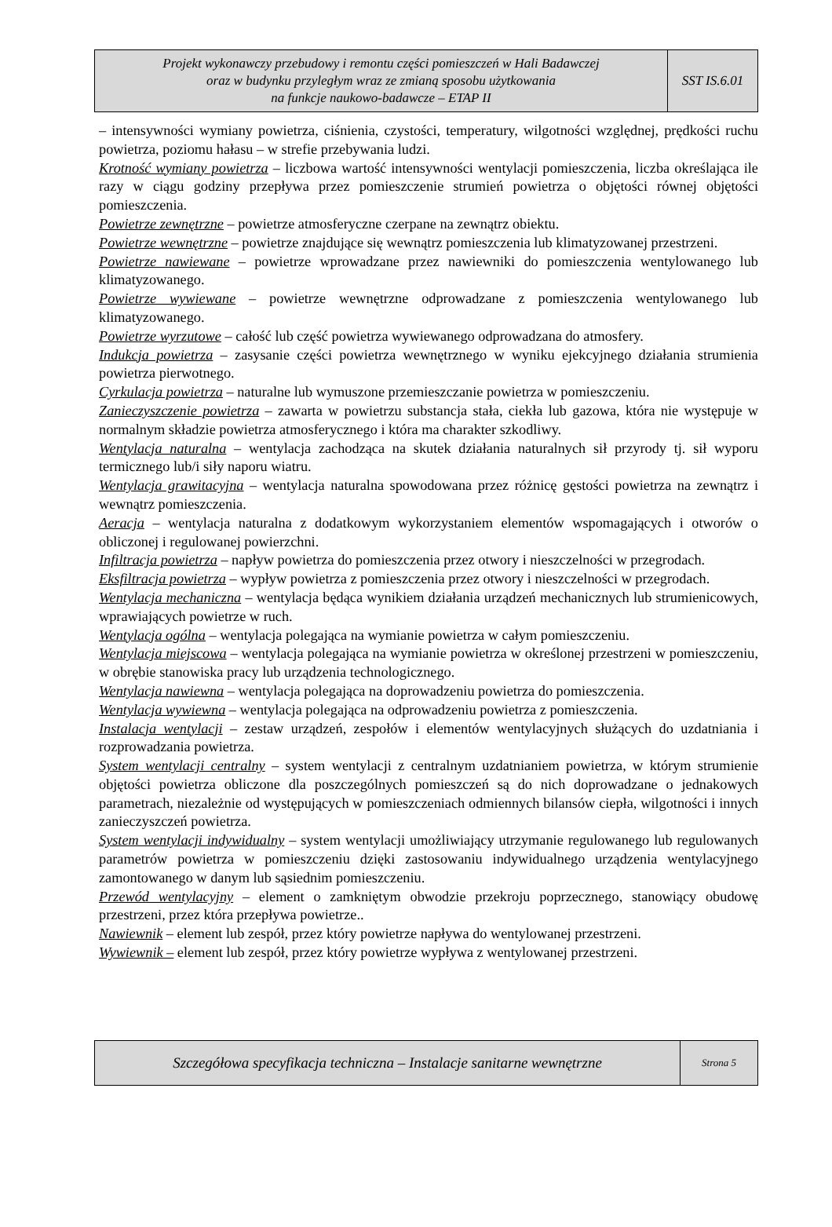| Projekt wykonawczy przebudowy i remontu części pomieszczeń w Hali Badawczej oraz w budynku przyległym wraz ze zmianą sposobu użytkowania na funkcje naukowo-badawcze – ETAP II | SST IS.6.01 |
– intensywności wymiany powietrza, ciśnienia, czystości, temperatury, wilgotności względnej, prędkości ruchu powietrza, poziomu hałasu – w strefie przebywania ludzi.
Krotność wymiany powietrza – liczbowa wartość intensywności wentylacji pomieszczenia, liczba określająca ile razy w ciągu godziny przepływa przez pomieszczenie strumień powietrza o objętości równej objętości pomieszczenia.
Powietrze zewnętrzne – powietrze atmosferyczne czerpane na zewnątrz obiektu.
Powietrze wewnętrzne – powietrze znajdujące się wewnątrz pomieszczenia lub klimatyzowanej przestrzeni.
Powietrze nawiewane – powietrze wprowadzane przez nawiewniki do pomieszczenia wentylowanego lub klimatyzowanego.
Powietrze wywiewane – powietrze wewnętrzne odprowadzane z pomieszczenia wentylowanego lub klimatyzowanego.
Powietrze wyrzutowe – całość lub część powietrza wywiewanego odprowadzana do atmosfery.
Indukcja powietrza – zasysanie części powietrza wewnętrznego w wyniku ejekcyjnego działania strumienia powietrza pierwotnego.
Cyrkulacja powietrza – naturalne lub wymuszone przemieszczanie powietrza w pomieszczeniu.
Zanieczyszczenie powietrza – zawarta w powietrzu substancja stała, ciekła lub gazowa, która nie występuje w normalnym składzie powietrza atmosferycznego i która ma charakter szkodliwy.
Wentylacja naturalna – wentylacja zachodząca na skutek działania naturalnych sił przyrody tj. sił wyporu termicznego lub/i siły naporu wiatru.
Wentylacja grawitacyjna – wentylacja naturalna spowodowana przez różnicę gęstości powietrza na zewnątrz i wewnątrz pomieszczenia.
Aeracja – wentylacja naturalna z dodatkowym wykorzystaniem elementów wspomagających i otworów o obliczonej i regulowanej powierzchni.
Infiltracja powietrza – napływ powietrza do pomieszczenia przez otwory i nieszczelności w przegrodach.
Eksfiltracja powietrza – wypływ powietrza z pomieszczenia przez otwory i nieszczelności w przegrodach.
Wentylacja mechaniczna – wentylacja będąca wynikiem działania urządzeń mechanicznych lub strumienicowych, wprawiających powietrze w ruch.
Wentylacja ogólna – wentylacja polegająca na wymianie powietrza w całym pomieszczeniu.
Wentylacja miejscowa – wentylacja polegająca na wymianie powietrza w określonej przestrzeni w pomieszczeniu, w obrębie stanowiska pracy lub urządzenia technologicznego.
Wentylacja nawiewna – wentylacja polegająca na doprowadzeniu powietrza do pomieszczenia.
Wentylacja wywiewna – wentylacja polegająca na odprowadzeniu powietrza z pomieszczenia.
Instalacja wentylacji – zestaw urządzeń, zespołów i elementów wentylacyjnych służących do uzdatniania i rozprowadzania powietrza.
System wentylacji centralny – system wentylacji z centralnym uzdatnianiem powietrza, w którym strumienie objętości powietrza obliczone dla poszczególnych pomieszczeń są do nich doprowadzane o jednakowych parametrach, niezależnie od występujących w pomieszczeniach odmiennych bilansów ciepła, wilgotności i innych zanieczyszczeń powietrza.
System wentylacji indywidualny – system wentylacji umożliwiający utrzymanie regulowanego lub regulowanych parametrów powietrza w pomieszczeniu dzięki zastosowaniu indywidualnego urządzenia wentylacyjnego zamontowanego w danym lub sąsiednim pomieszczeniu.
Przewód wentylacyjny – element o zamkniętym obwodzie przekroju poprzecznego, stanowiący obudowę przestrzeni, przez która przepływa powietrze..
Nawiewnik – element lub zespół, przez który powietrze napływa do wentylowanej przestrzeni.
Wywiewnik – element lub zespół, przez który powietrze wypływa z wentylowanej przestrzeni.
| Szczegółowa specyfikacja techniczna – Instalacje sanitarne wewnętrzne | Strona 5 |